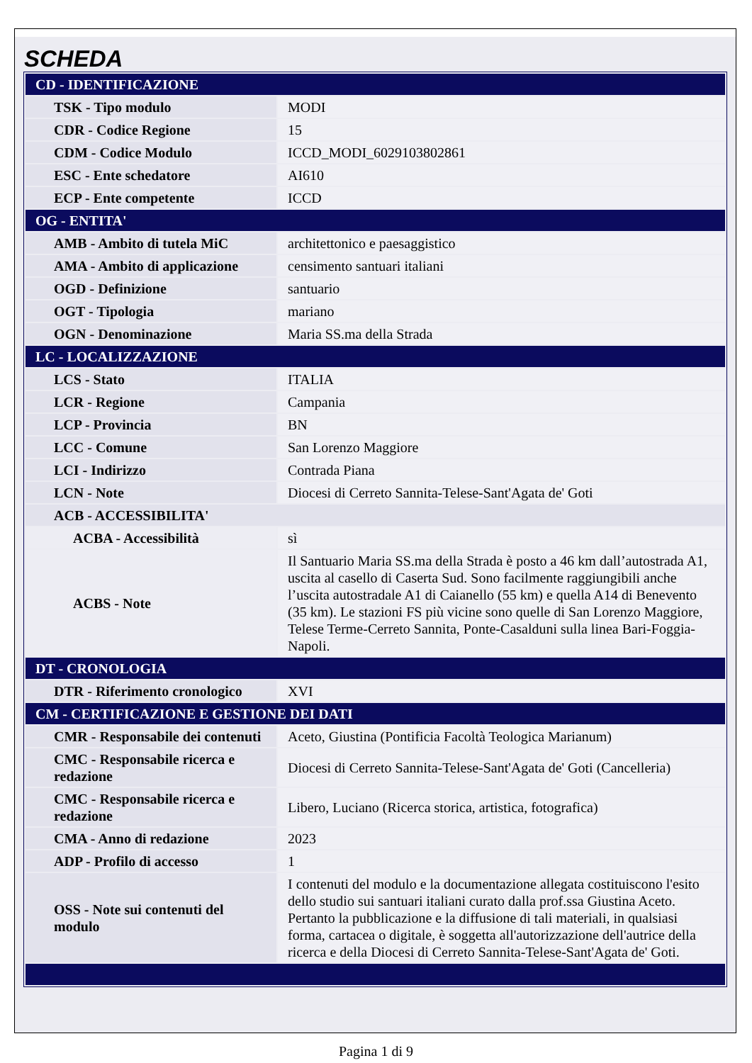SCHEDA
| CD - IDENTIFICAZIONE | |
| TSK - Tipo modulo | MODI |
| CDR - Codice Regione | 15 |
| CDM - Codice Modulo | ICCD_MODI_6029103802861 |
| ESC - Ente schedatore | AI610 |
| ECP - Ente competente | ICCD |
| OG - ENTITA' | |
| AMB - Ambito di tutela MiC | architettonico e paesaggistico |
| AMA - Ambito di applicazione | censimento santuari italiani |
| OGD - Definizione | santuario |
| OGT - Tipologia | mariano |
| OGN - Denominazione | Maria SS.ma della Strada |
| LC - LOCALIZZAZIONE | |
| LCS - Stato | ITALIA |
| LCR - Regione | Campania |
| LCP - Provincia | BN |
| LCC - Comune | San Lorenzo Maggiore |
| LCI - Indirizzo | Contrada Piana |
| LCN - Note | Diocesi di Cerreto Sannita-Telese-Sant'Agata de' Goti |
| ACB - ACCESSIBILITA' | |
| ACBA - Accessibilità | sì |
| ACBS - Note | Il Santuario Maria SS.ma della Strada è posto a 46 km dall’autostrada A1, uscita al casello di Caserta Sud. Sono facilmente raggiungibili anche l’uscita autostradale A1 di Caianello (55 km) e quella A14 di Benevento (35 km). Le stazioni FS più vicine sono quelle di San Lorenzo Maggiore, Telese Terme-Cerreto Sannita, Ponte-Casalduni sulla linea Bari-Foggia-Napoli. |
| DT - CRONOLOGIA | |
| DTR - Riferimento cronologico | XVI |
| CM - CERTIFICAZIONE E GESTIONE DEI DATI | |
| CMR - Responsabile dei contenuti | Aceto, Giustina (Pontificia Facoltà Teologica Marianum) |
| CMC - Responsabile ricerca e redazione | Diocesi di Cerreto Sannita-Telese-Sant'Agata de' Goti (Cancelleria) |
| CMC - Responsabile ricerca e redazione | Libero, Luciano (Ricerca storica, artistica, fotografica) |
| CMA - Anno di redazione | 2023 |
| ADP - Profilo di accesso | 1 |
| OSS - Note sui contenuti del modulo | I contenuti del modulo e la documentazione allegata costituiscono l'esito dello studio sui santuari italiani curato dalla prof.ssa Giustina Aceto. Pertanto la pubblicazione e la diffusione di tali materiali, in qualsiasi forma, cartacea o digitale, è soggetta all'autorizzazione dell'autrice della ricerca e della Diocesi di Cerreto Sannita-Telese-Sant'Agata de' Goti. |
Pagina 1 di 9